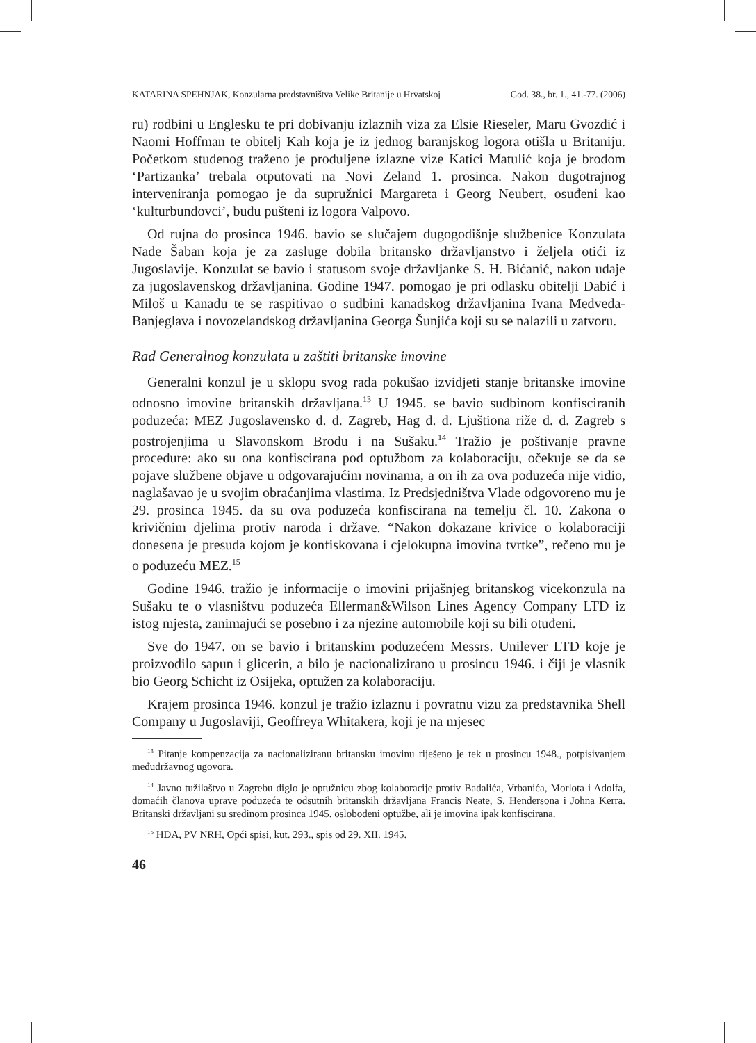KATARINA SPEHNJAK, Konzularna predstavništva Velike Britanije u Hrvatskoj God. 38., br. 1., 41.-77. (2006)
ru) rodbini u Englesku te pri dobivanju izlaznih viza za Elsie Rieseler, Maru Gvozdić i Naomi Hoffman te obitelj Kah koja je iz jednog baranjskog logora otišla u Britaniju. Početkom studenog traženo je produljene izlazne vize Katici Matulić koja je brodom ‘Partizanka’ trebala otputovati na Novi Zeland 1. prosinca. Nakon dugotrajnog interveniranja pomogao je da supružnici Margareta i Georg Neubert, osuđeni kao ‘kulturbundovci’, budu pušteni iz logora Valpovo.
Od rujna do prosinca 1946. bavio se slučajem dugogodišnje službenice Konzulata Nade Šaban koja je za zasluge dobila britansko državljanstvo i željela otići iz Jugoslavije. Konzulat se bavio i statusom svoje državljanke S. H. Bićanić, nakon udaje za jugoslavenskog državljanina. Godine 1947. pomogao je pri odlasku obitelji Dabić i Miloš u Kanadu te se raspitivao o sudbini kanadskog državljanina Ivana Medveda-Banjeglava i novozelandskog državljanina Georga Šunjića koji su se nalazili u zatvoru.
Rad Generalnog konzulata u zaštiti britanske imovine
Generalni konzul je u sklopu svog rada pokušao izvidjeti stanje britanske imovine odnosno imovine britanskih državljana.<sup>13</sup> U 1945. se bavio sudbinom konfisciranih poduzeća: MEZ Jugoslavensko d. d. Zagreb, Hag d. d. Ljuštiona riže d. d. Zagreb s postrojenjima u Slavonskom Brodu i na Sušaku.<sup>14</sup> Tražio je poštivanje pravne procedure: ako su ona konfiscirana pod optužbom za kolaboraciju, očekuje se da se pojave službene objave u odgovarajućim novinama, a on ih za ova poduzeća nije vidio, naglašavao je u svojim obraćanjima vlastima. Iz Predsjedništva Vlade odgovoreno mu je 29. prosinca 1945. da su ova poduzeća konfiscirana na temelju čl. 10. Zakona o krivičnim djelima protiv naroda i države. “Nakon dokazane krivice o kolaboraciji donesena je presuda kojom je konfiskovana i cjelokupna imovina tvrtke”, rečeno mu je o poduzeću MEZ.<sup>15</sup>
Godine 1946. tražio je informacije o imovini prijašnjeg britanskog vicekonzula na Sušaku te o vlasništvu poduzeća Ellerman&Wilson Lines Agency Company LTD iz istog mjesta, zanimajući se posebno i za njezine automobile koji su bili otuđeni.
Sve do 1947. on se bavio i britanskim poduzećem Messrs. Unilever LTD koje je proizvodilo sapun i glicerin, a bilo je nacionalizirano u prosincu 1946. i čiji je vlasnik bio Georg Schicht iz Osijeka, optužen za kolaboraciju.
Krajem prosinca 1946. konzul je tražio izlaznu i povratnu vizu za predstavnika Shell Company u Jugoslaviji, Geoffreya Whitakera, koji je na mjesec
<sup>13</sup> Pitanje kompenzacija za nacionaliziranu britansku imovinu riješeno je tek u prosincu 1948., potpisivanjem međudržavnog ugovora.
<sup>14</sup> Javno tužilaštvo u Zagrebu diglo je optužnicu zbog kolaboracije protiv Badalića, Vrbanića, Morlota i Adolfa, domaćih članova uprave poduzeća te odsutnih britanskih državljana Francis Neate, S. Hendersona i Johna Kerra. Britanski državljani su sredinom prosinca 1945. oslobođeni optužbe, ali je imovina ipak konfiscirana.
<sup>15</sup> HDA, PV NRH, Opći spisi, kut. 293., spis od 29. XII. 1945.
46